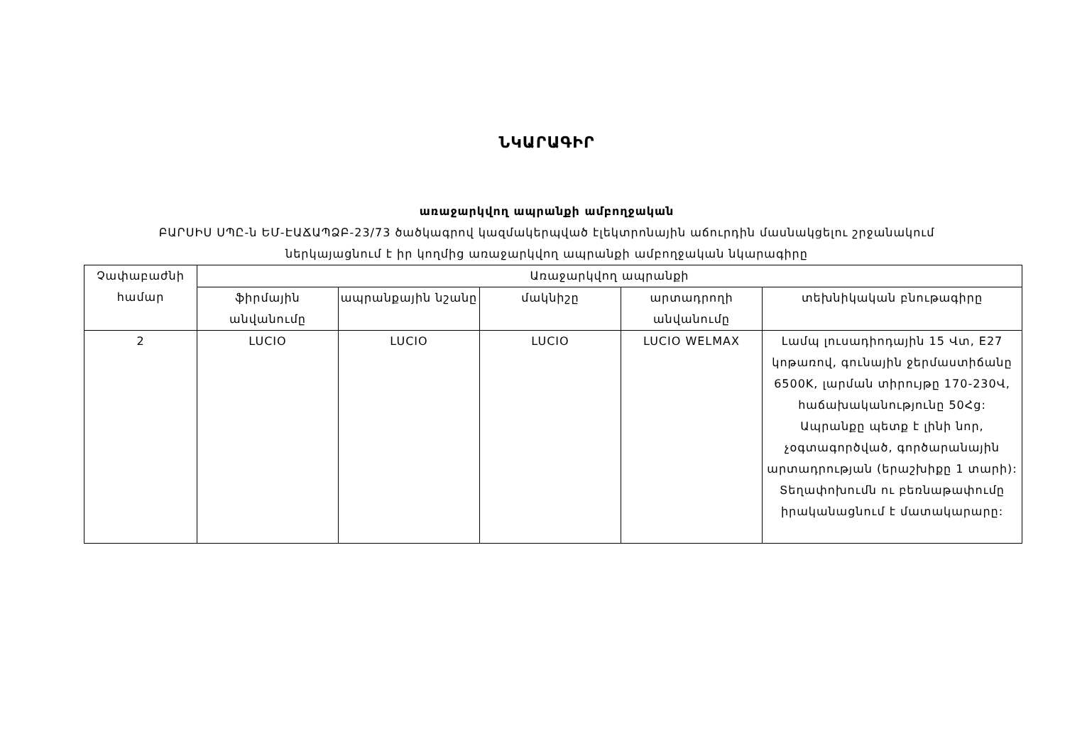ՆԿԱՐԱԳԻՐ
առաջարկվող ապրանքի ամբողջական
ԲԱՐՍԻՍ ՍՊԸ-ն ԵՄ-ԷԱՃԱՊՁԲ-23/73 ծածկագրով կազմակերպված էլեկտրոնային աճուրդին մասնակցելու շրջանակում
ներկայացնում է իր կողմից առաջարկվող ապրանքի ամբողջական նկարագիրը
| Չափաբաժնի համար | Առաջարկվող ապրանքի | | | | |
| --- | --- | --- | --- | --- | --- |
| | ֆիրմային անվանումը | ապրանքային նշանը | մակնիշը | արտադրողի անվանումը | տեխնիկական բնութագիրը |
| 2 | LUCIO | LUCIO | LUCIO | LUCIO WELMAX | Լամպ լուսադիոդային 15 Վտ, E27 կոթառով, գունային ջերմաստիճանը 6500K, լարման տիրույթը 170-230Վ, հաճախականությունը 50Հց: Ապրանքը պետք է լինի նոր, չօգտագործված, գործարանային արտադրության (երաշխիքը 1 տարի): Տեղափոխումն ու բեռնաթափումը իրականացնում է մատակարարը: |